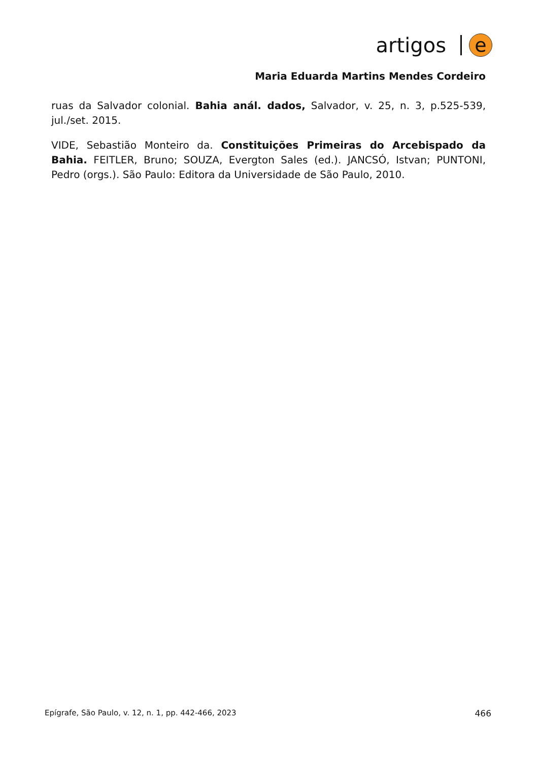artigos e
Maria Eduarda Martins Mendes Cordeiro
ruas da Salvador colonial. Bahia anál. dados, Salvador, v. 25, n. 3, p.525-539, jul./set. 2015.
VIDE, Sebastião Monteiro da. Constituições Primeiras do Arcebispado da Bahia. FEITLER, Bruno; SOUZA, Evergton Sales (ed.). JANCSÓ, Istvan; PUNTONI, Pedro (orgs.). São Paulo: Editora da Universidade de São Paulo, 2010.
Epígrafe, São Paulo, v. 12, n. 1, pp. 442-466, 2023 466